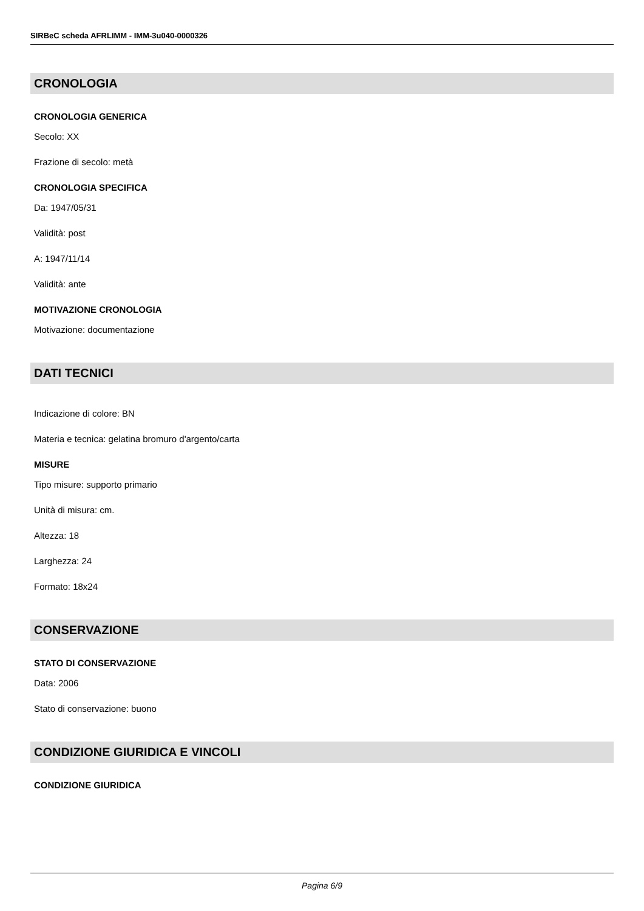SIRBeC scheda AFRLIMM - IMM-3u040-0000326
CRONOLOGIA
CRONOLOGIA GENERICA
Secolo: XX
Frazione di secolo: metà
CRONOLOGIA SPECIFICA
Da: 1947/05/31
Validità: post
A: 1947/11/14
Validità: ante
MOTIVAZIONE CRONOLOGIA
Motivazione: documentazione
DATI TECNICI
Indicazione di colore: BN
Materia e tecnica: gelatina bromuro d'argento/carta
MISURE
Tipo misure: supporto primario
Unità di misura: cm.
Altezza: 18
Larghezza: 24
Formato: 18x24
CONSERVAZIONE
STATO DI CONSERVAZIONE
Data: 2006
Stato di conservazione: buono
CONDIZIONE GIURIDICA E VINCOLI
CONDIZIONE GIURIDICA
Pagina 6/9